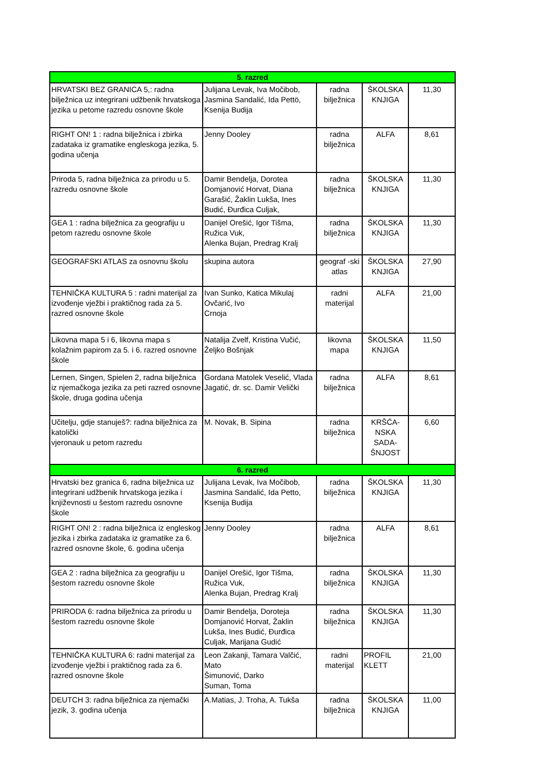| 5. razred | | | | |
| HRVATSKI BEZ GRANICA 5,: radna bilježnica uz integrirani udžbenik hrvatskoga jezika u petome razredu osnovne škole | Julijana Levak, Iva Močibob, Jasmina Sandalić, Ida Pettö, Ksenija Budija | radna bilježnica | ŠKOLSKA KNJIGA | 11,30 |
| RIGHT ON! 1 : radna bilježnica i zbirka zadataka iz gramatike engleskoga jezika, 5. godina učenja | Jenny Dooley | radna bilježnica | ALFA | 8,61 |
| Priroda 5, radna bilježnica za prirodu u 5. razredu osnovne škole | Damir Bendelja, Dorotea Domjanović Horvat, Diana Garašić, Žaklin Lukša, Ines Budić, Đurđica Culjak, | radna bilježnica | ŠKOLSKA KNJIGA | 11,30 |
| GEA 1 : radna bilježnica za geografiju u petom razredu osnovne škole | Danijel Orešić, Igor Tišma, Ružica Vuk, Alenka Bujan, Predrag Kralj | radna bilježnica | ŠKOLSKA KNJIGA | 11,30 |
| GEOGRAFSKI ATLAS za osnovnu školu | skupina autora | geograf -ski atlas | ŠKOLSKA KNJIGA | 27,90 |
| TEHNIČKA KULTURA 5 : radni materijal za izvođenje vježbi i praktičnog rada za 5. razred osnovne škole | Ivan Sunko, Katica Mikulaj Ovčarić, Ivo Crnoja | radni materijal | ALFA | 21,00 |
| Likovna mapa 5 i 6, likovna mapa s kolažnim papirom za 5. i 6. razred osnovne škole | Natalija Zvelf, Kristina Vučić, Željko Bošnjak | likovna mapa | ŠKOLSKA KNJIGA | 11,50 |
| Lernen, Singen, Spielen 2, radna bilježnica iz njemačkoga jezika za peti razred osnovne škole, druga godina učenja | Gordana Matolek Veselić, Vlada Jagatić, dr. sc. Damir Velički | radna bilježnica | ALFA | 8,61 |
| Učitelju, gdje stanuješ?: radna bilježnica za katolički vjeronauk u petom razredu | M. Novak, B. Sipina | radna bilježnica | KRŠĆA-NSKA SADA-ŠNJOST | 6,60 |
| 6. razred | | | | |
| Hrvatski bez granica 6, radna bilježnica uz integrirani udžbenik hrvatskoga jezika i književnosti u šestom razredu osnovne škole | Julijana Levak, Iva Močibob, Jasmina Sandalić, Ida Petto, Ksenija Budija | radna bilježnica | ŠKOLSKA KNJIGA | 11,30 |
| RIGHT ON! 2 : radna bilježnica iz engleskog jezika i zbirka zadataka iz gramatike za 6. razred osnovne škole, 6. godina učenja | Jenny Dooley | radna bilježnica | ALFA | 8,61 |
| GEA 2 : radna bilježnica za geografiju u šestom razredu osnovne škole | Danijel Orešić, Igor Tišma, Ružica Vuk, Alenka Bujan, Predrag Kralj | radna bilježnica | ŠKOLSKA KNJIGA | 11,30 |
| PRIRODA 6: radna bilježnica za prirodu u šestom razredu osnovne škole | Damir Bendelja, Doroteja Domjanović Horvat, Žaklin Lukša, Ines Budić, Đurđica Culjak, Marijana Gudić | radna bilježnica | ŠKOLSKA KNJIGA | 11,30 |
| TEHNIČKA KULTURA 6: radni materijal za izvođenje vježbi i praktičnog rada za 6. razred osnovne škole | Leon Zakanji, Tamara Valčić, Mato Šimunović, Darko Suman, Toma | radni materijal | PROFIL KLETT | 21,00 |
| DEUTCH 3: radna bilježnica za njemački jezik, 3. godina učenja | A.Matias, J. Troha, A. Tukša | radna bilježnica | ŠKOLSKA KNJIGA | 11,00 |